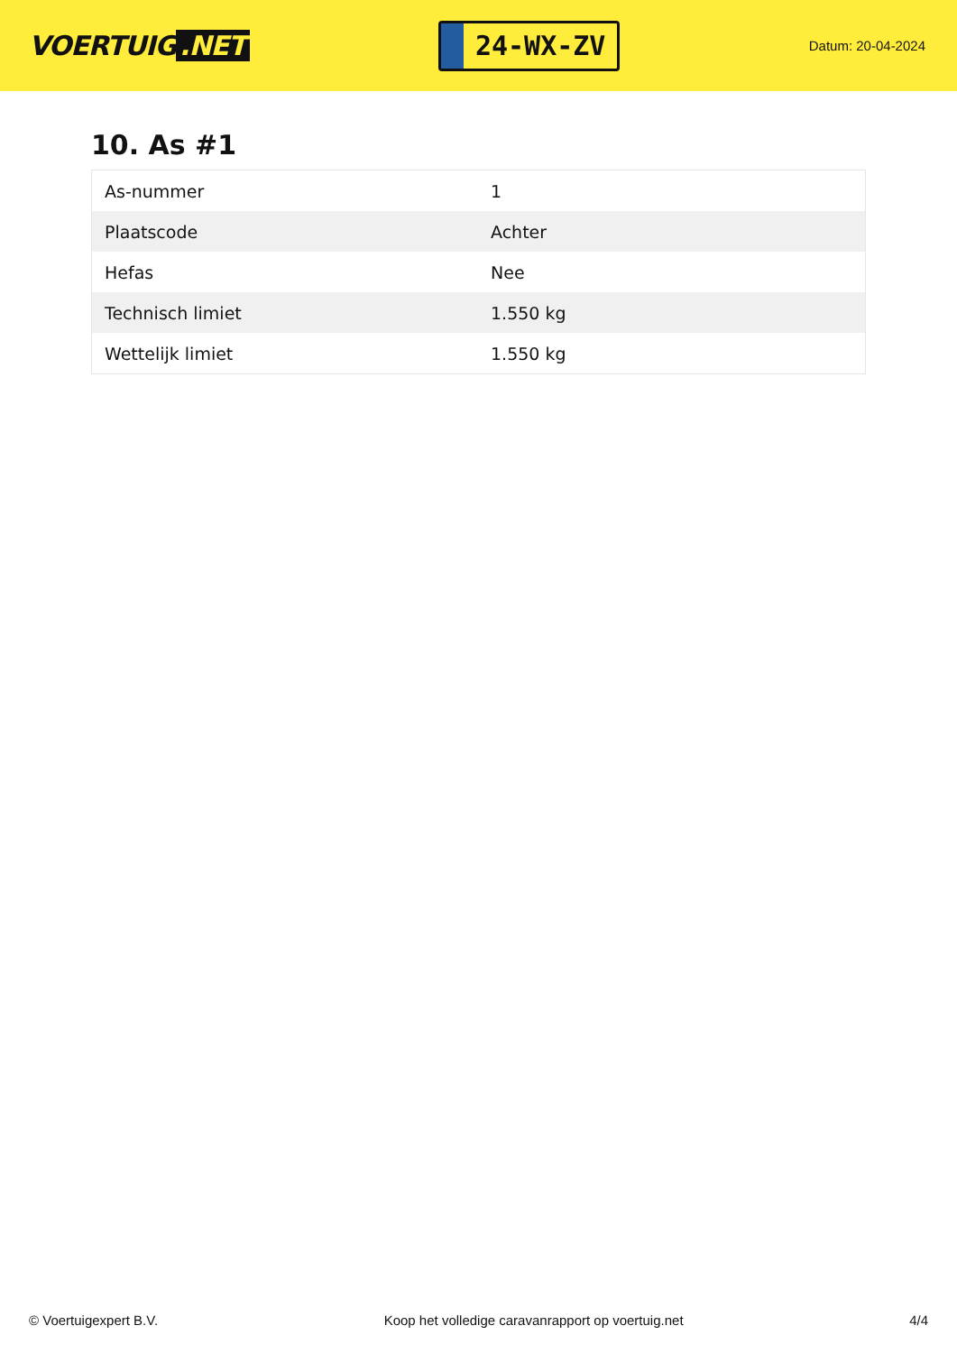VOERTUIG.NET
24-WX-ZV
Datum: 20-04-2024
10. As #1
| As-nummer | 1 |
| Plaatscode | Achter |
| Hefas | Nee |
| Technisch limiet | 1.550 kg |
| Wettelijk limiet | 1.550 kg |
© Voertuigexpert B.V. Koop het volledige caravanrapport op voertuig.net 4/4